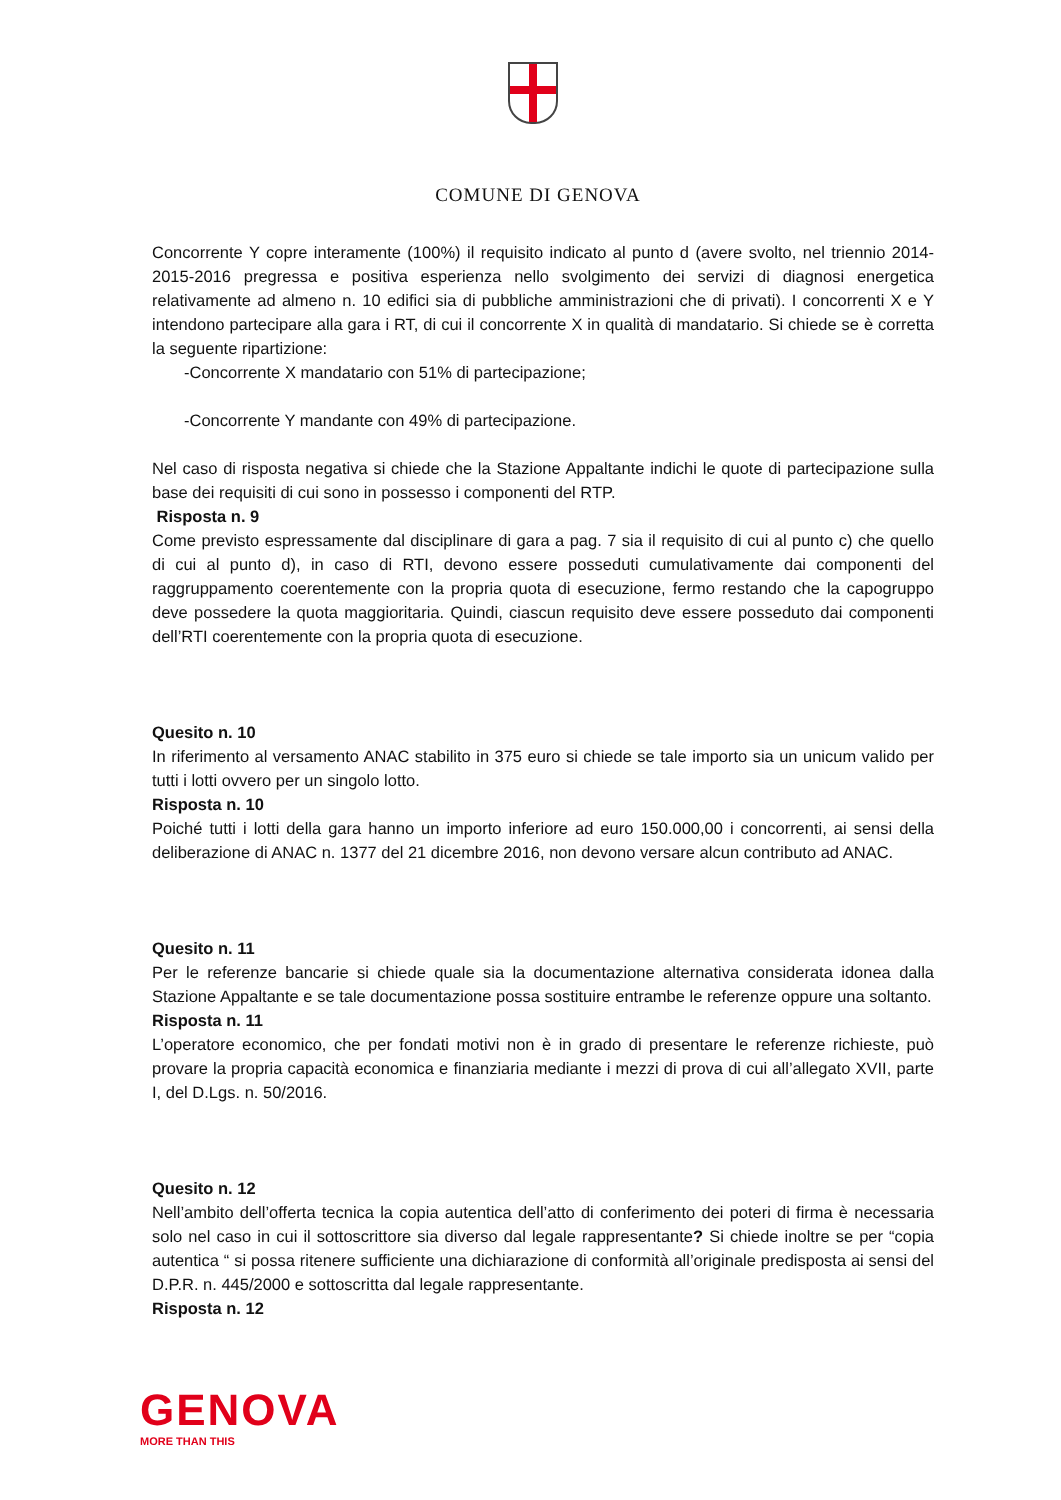COMUNE DI GENOVA
Concorrente Y copre interamente (100%) il requisito indicato al punto d (avere svolto, nel triennio 2014-2015-2016 pregressa e positiva esperienza nello svolgimento dei servizi di diagnosi energetica relativamente ad almeno n. 10 edifici sia di pubbliche amministrazioni che di privati). I concorrenti X e Y intendono partecipare alla gara i RT, di cui il concorrente X in qualità di mandatario. Si chiede se è corretta la seguente ripartizione:
-Concorrente X mandatario con 51% di partecipazione;
-Concorrente Y mandante con 49% di partecipazione.
Nel caso di risposta negativa si chiede che la Stazione Appaltante indichi le quote di partecipazione sulla base dei requisiti di cui sono in possesso i componenti del RTP.
Risposta n. 9
Come previsto espressamente dal disciplinare di gara a pag. 7 sia il requisito di cui al punto c) che quello di cui al punto d), in caso di RTI, devono essere posseduti cumulativamente dai componenti del raggruppamento coerentemente con la propria quota di esecuzione, fermo restando che la capogruppo deve possedere la quota maggioritaria. Quindi, ciascun requisito deve essere posseduto dai componenti dell’RTI coerentemente con la propria quota di esecuzione.
Quesito n. 10
In riferimento al versamento ANAC stabilito in 375 euro si chiede se tale importo sia un unicum valido per tutti i lotti ovvero per un singolo lotto.
Risposta n. 10
Poiché tutti i lotti della gara hanno un importo inferiore ad euro 150.000,00 i concorrenti, ai sensi della deliberazione di ANAC n. 1377 del 21 dicembre 2016, non devono versare alcun contributo ad ANAC.
Quesito n. 11
Per le referenze bancarie si chiede quale sia la documentazione alternativa considerata idonea dalla Stazione Appaltante e se tale documentazione possa sostituire entrambe le referenze oppure una soltanto.
Risposta n. 11
L’operatore economico, che per fondati motivi non è in grado di presentare le referenze richieste, può provare la propria capacità economica e finanziaria mediante i mezzi di prova di cui all’allegato XVII, parte I, del D.Lgs. n. 50/2016.
Quesito n. 12
Nell’ambito dell’offerta tecnica la copia autentica dell’atto di conferimento dei poteri di firma è necessaria solo nel caso in cui il sottoscrittore sia diverso dal legale rappresentante? Si chiede inoltre se per “copia autentica “ si possa ritenere sufficiente una dichiarazione di conformità all’originale predisposta ai sensi del D.P.R. n. 445/2000 e sottoscritta dal legale rappresentante.
Risposta n. 12
GENOVA
MORE THAN THIS